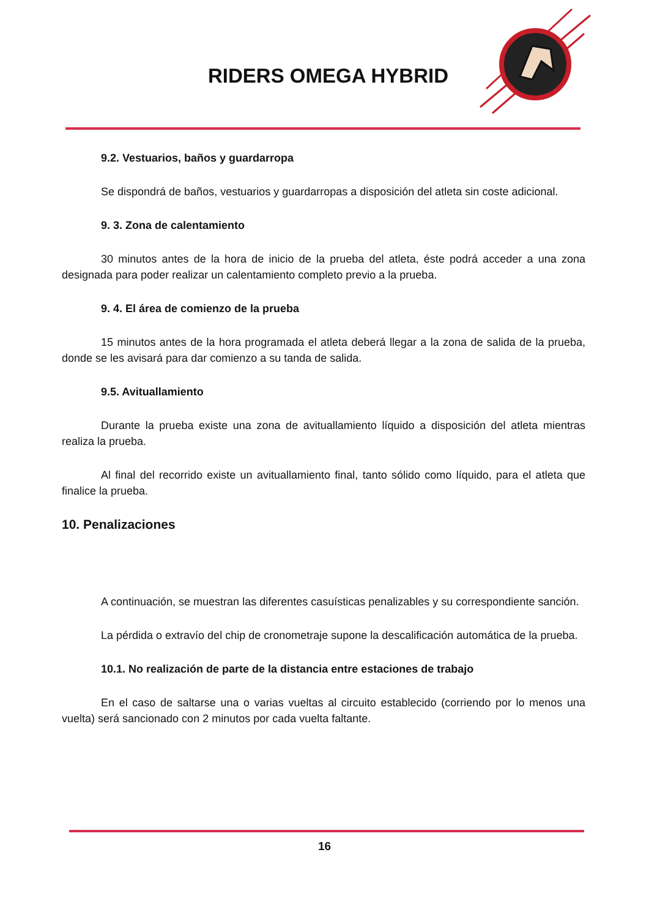RIDERS OMEGA HYBRID
9.2. Vestuarios, baños y guardarropa
Se dispondrá de baños, vestuarios y guardarropas a disposición del atleta sin coste adicional.
9. 3. Zona de calentamiento
30 minutos antes de la hora de inicio de la prueba del atleta, éste podrá acceder a una zona designada para poder realizar un calentamiento completo previo a la prueba.
9. 4. El área de comienzo de la prueba
15 minutos antes de la hora programada el atleta deberá llegar a la zona de salida de la prueba, donde se les avisará para dar comienzo a su tanda de salida.
9.5. Avituallamiento
Durante la prueba existe una zona de avituallamiento líquido a disposición del atleta mientras realiza la prueba.
Al final del recorrido existe un avituallamiento final, tanto sólido como líquido, para el atleta que finalice la prueba.
10. Penalizaciones
A continuación, se muestran las diferentes casuísticas penalizables y su correspondiente sanción.
La pérdida o extravío del chip de cronometraje supone la descalificación automática de la prueba.
10.1. No realización de parte de la distancia entre estaciones de trabajo
En el caso de saltarse una o varias vueltas al circuito establecido (corriendo por lo menos una vuelta) será sancionado con 2 minutos por cada vuelta faltante.
16